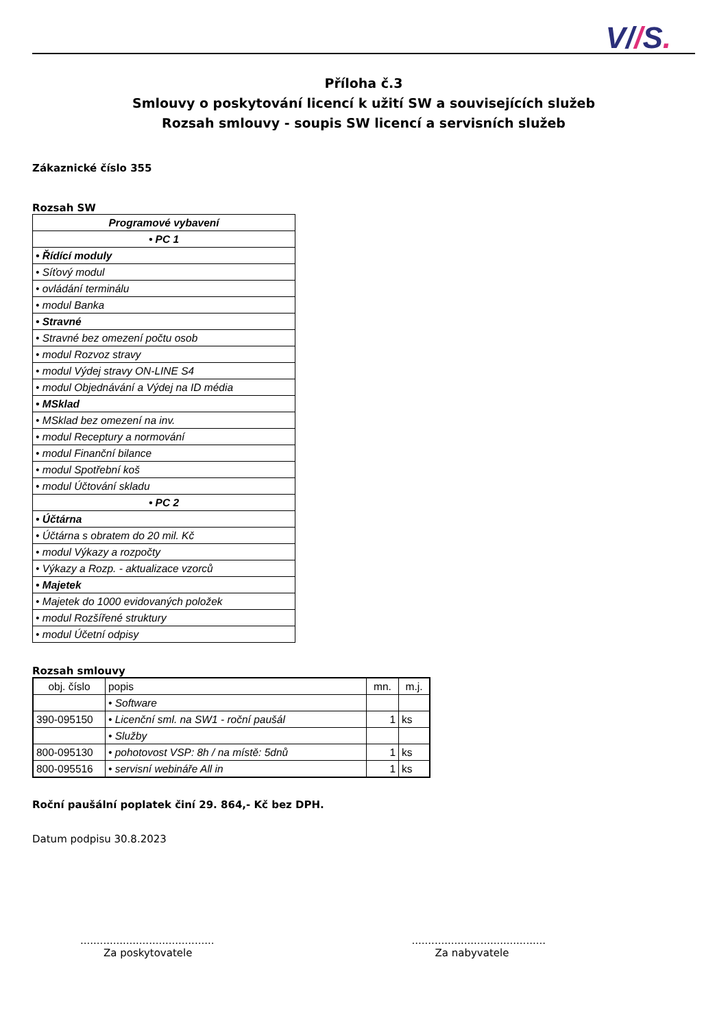V//S.
Příloha č.3
Smlouvy o poskytování licencí k užití SW a souvisejících služeb
Rozsah smlouvy - soupis SW licencí a servisních služeb
Zákaznické číslo 355
Rozsah SW
| Programové vybavení |
| • PC 1 |
| • Řídící moduly |
| • Síťový modul |
| • ovládání terminálu |
| • modul Banka |
| • Stravné |
| • Stravné bez omezení počtu osob |
| • modul Rozvoz stravy |
| • modul Výdej stravy ON-LINE S4 |
| • modul Objednávání a Výdej na ID média |
| • MSklad |
| • MSklad bez omezení na inv. |
| • modul Receptury a normování |
| • modul Finanční bilance |
| • modul Spotřební koš |
| • modul Účtování skladu |
| • PC 2 |
| • Účtárna |
| • Účtárna s obratem do 20 mil. Kč |
| • modul Výkazy a rozpočty |
| • Výkazy a Rozp. - aktualizace vzorců |
| • Majetek |
| • Majetek do 1000 evidovaných položek |
| • modul Rozšířené struktury |
| • modul Účetní odpisy |
Rozsah smlouvy
| obj. číslo | popis | mn. | m.j. |
| | • Software | | |
| 390-095150 | • Licenční sml. na SW1 - roční paušál | 1 | ks |
| | • Služby | | |
| 800-095130 | • pohotovost VSP: 8h / na místě: 5dnů | 1 | ks |
| 800-095516 | • servisní webináře All in | 1 | ks |
Roční paušální poplatek činí 29. 864,- Kč bez DPH.
Datum podpisu 30.8.2023
.........................................
Za poskytovatele
.........................................
Za nabyvatele